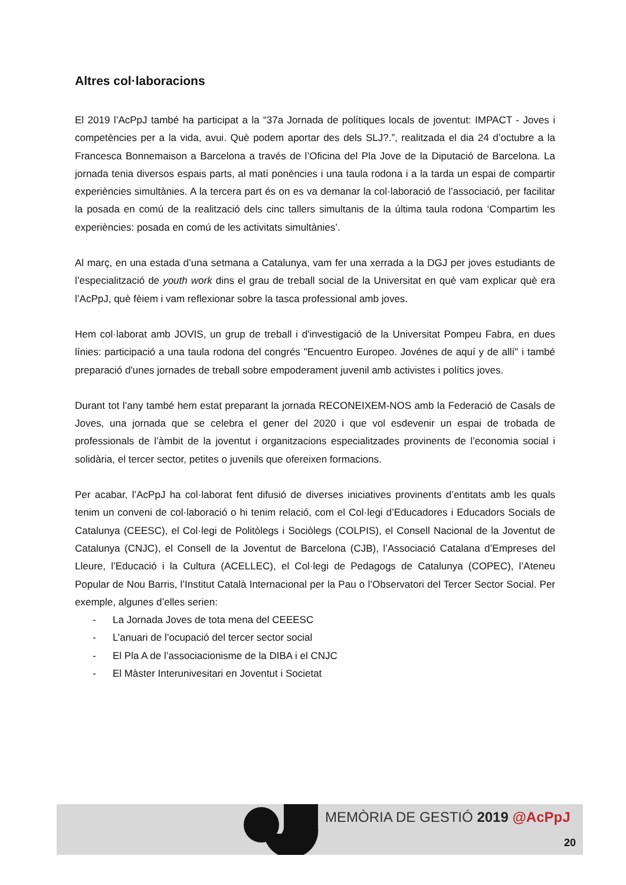Altres col·laboracions
El 2019 l’AcPpJ també ha participat a la “37a Jornada de polítiques locals de joventut: IMPACT - Joves i competències per a la vida, avui. Què podem aportar des dels SLJ?.”, realitzada el dia 24 d’octubre a la Francesca Bonnemaison a Barcelona a través de l’Oficina del Pla Jove de la Diputació de Barcelona. La jornada tenia diversos espais parts, al matí ponències i una taula rodona i a la tarda un espai de compartir experiències simultànies. A la tercera part és on es va demanar la col·laboració de l’associació, per facilitar la posada en comú de la realització dels cinc tallers simultanis de la última taula rodona ‘Compartim les experiències: posada en comú de les activitats simultànies’.
Al març, en una estada d’una setmana a Catalunya, vam fer una xerrada a la DGJ per joves estudiants de l’especialització de youth work dins el grau de treball social de la Universitat en què vam explicar què era l’AcPpJ, què fèiem i vam reflexionar sobre la tasca professional amb joves.
Hem col·laborat amb JOVIS, un grup de treball i d'investigació de la Universitat Pompeu Fabra, en dues línies: participació a una taula rodona del congrés "Encuentro Europeo. Jovénes de aquí y de allí" i també preparació d'unes jornades de treball sobre empoderament juvenil amb activistes i polítics joves.
Durant tot l’any també hem estat preparant la jornada RECONEIXEM-NOS amb la Federació de Casals de Joves, una jornada que se celebra el gener del 2020 i que vol esdevenir un espai de trobada de professionals de l’àmbit de la joventut i organitzacions especialitzades provinents de l’economia social i solidària, el tercer sector, petites o juvenils que ofereixen formacions.
Per acabar, l’AcPpJ ha col·laborat fent difusió de diverses iniciatives provinents d’entitats amb les quals tenim un conveni de col·laboració o hi tenim relació, com el Col·legi d’Educadores i Educadors Socials de Catalunya (CEESC), el Col·legi de Politòlegs i Sociòlegs (COLPIS), el Consell Nacional de la Joventut de Catalunya (CNJC), el Consell de la Joventut de Barcelona (CJB), l’Associació Catalana d’Empreses del Lleure, l’Educació i la Cultura (ACELLEC), el Col·legi de Pedagogs de Catalunya (COPEC), l’Ateneu Popular de Nou Barris, l’Institut Català Internacional per la Pau o l’Observatori del Tercer Sector Social. Per exemple, algunes d’elles serien:
- La Jornada Joves de tota mena del CEEESC
- L’anuari de l’ocupació del tercer sector social
- El Pla A de l’associacionisme de la DIBA i el CNJC
- El Màster Interunivesitari en Joventut i Societat
MEMÒRIA DE GESTIÓ 2019 @AcPpJ
20